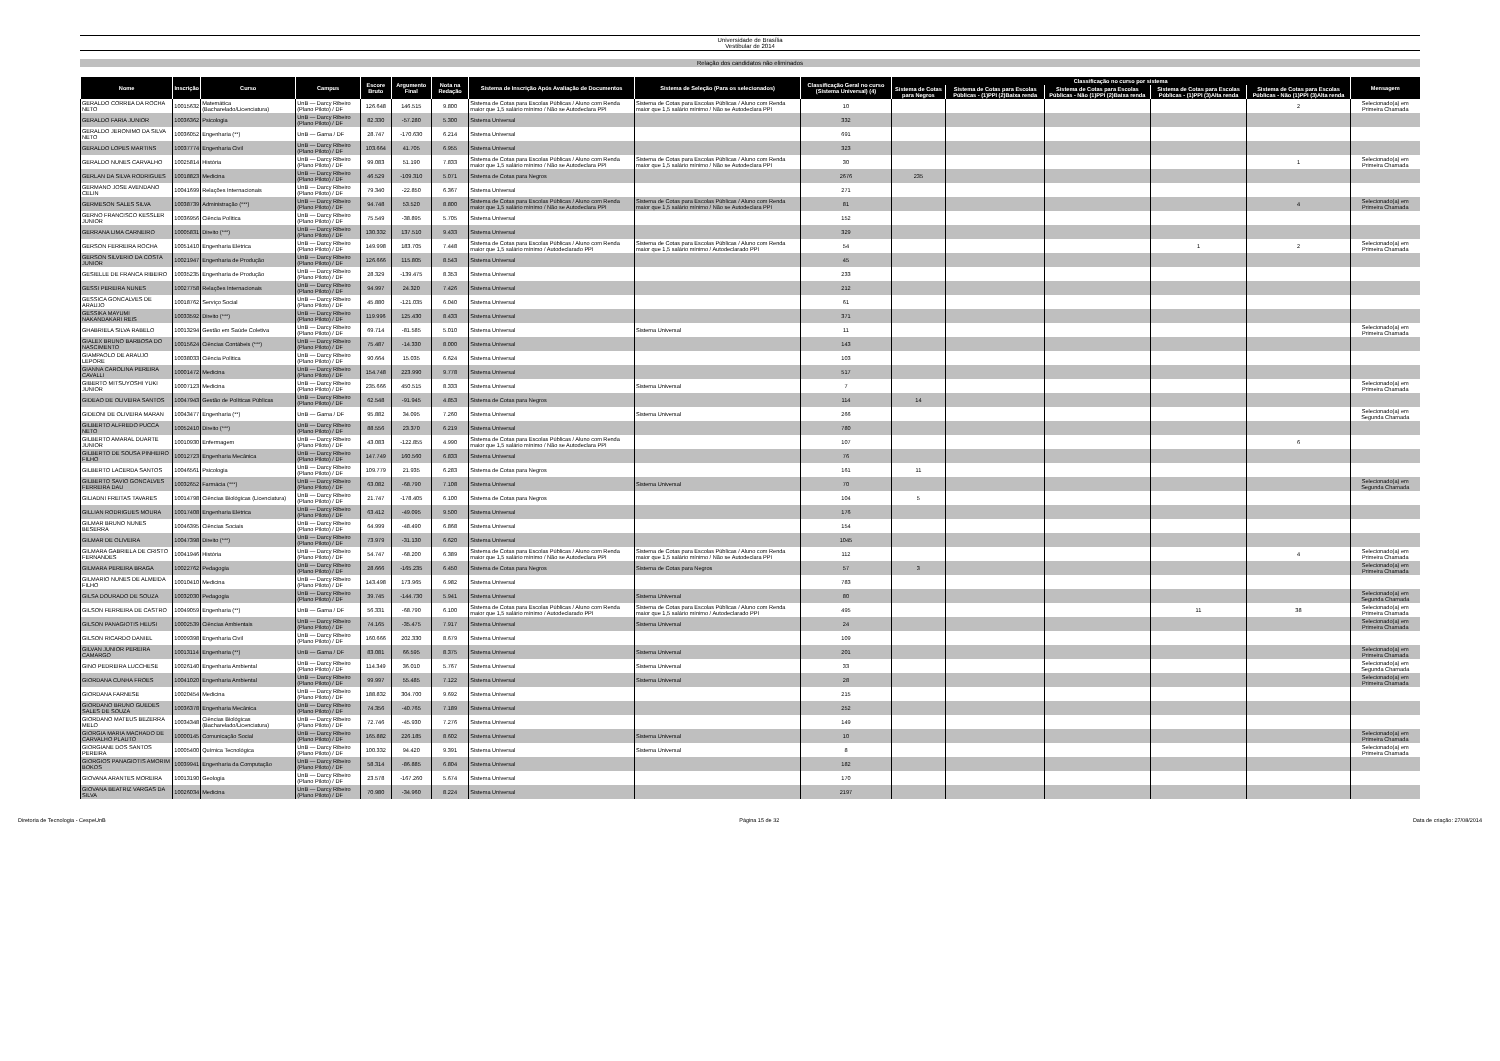Universidade de Brasília
Vestibular de 2014
Relação dos candidatos não eliminados
| Nome | Inscrição | Curso | Campus | Escore Bruto | Argumento Final | Nota na Redação | Sistema de Inscrição Após Avaliação de Documentos | Sistema de Seleção (Para os selecionados) | Classificação Geral no curso (Sistema Universal) (4) | Classificação no curso por sistema | | | | | Mensagem |
| --- | --- | --- | --- | --- | --- | --- | --- | --- | --- | --- | --- | --- | --- | --- | --- |
| | | | | | | | | | | Sistema de Cotas para Negros | Sistema de Cotas para Escolas Públicas - (1)PPI (2)Baixa renda | Sistema de Cotas para Escolas Públicas - Não (1)PPI (2)Baixa renda | Sistema de Cotas para Escolas Públicas - (1)PPI (3)Alta renda | Sistema de Cotas para Escolas Públicas - Não (1)PPI (3)Alta renda | |
| GERALDO CORREA DA ROCHA NETO | 10015632 | Matemática (Bacharelado/Licenciatura) | UnB — Darcy Ribeiro (Plano Piloto) / DF | 126.648 | 146.515 | 9.800 | Sistema de Cotas para Escolas Públicas / Aluno com Renda maior que 1,5 salário mínimo / Não se Autodeclara PPI | Sistema de Cotas para Escolas Públicas / Aluno com Renda maior que 1,5 salário mínimo / Não se Autodeclara PPI | 10 | | | | | 2 | Selecionado(a) em Primeira Chamada |
| GERALDO FARIA JUNIOR | 10036362 | Psicologia | UnB — Darcy Ribeiro (Plano Piloto) / DF | 82.330 | -57.280 | 5.300 | Sistema Universal | | 332 | | | | | | |
| GERALDO JERONIMO DA SILVA NETO | 10036052 | Engenharia (**) | UnB — Gama / DF | 28.747 | -170.630 | 6.214 | Sistema Universal | | 691 | | | | | | |
| GERALDO LOPES MARTINS | 10037774 | Engenharia Civil | UnB — Darcy Ribeiro (Plano Piloto) / DF | 103.664 | 41.705 | 6.955 | Sistema Universal | | 323 | | | | | | |
| GERALDO NUNES CARVALHO | 10025814 | História | UnB — Darcy Ribeiro (Plano Piloto) / DF | 99.083 | 51.190 | 7.833 | Sistema de Cotas para Escolas Públicas / Aluno com Renda maior que 1,5 salário mínimo / Não se Autodeclara PPI | Sistema de Cotas para Escolas Públicas / Aluno com Renda maior que 1,5 salário mínimo / Não se Autodeclara PPI | 30 | | | | | 1 | Selecionado(a) em Primeira Chamada |
| GERLAN DA SILVA RODRIGUES | 10018823 | Medicina | UnB — Darcy Ribeiro (Plano Piloto) / DF | 46.529 | -109.310 | 5.071 | Sistema de Cotas para Negros | | 2676 | 235 | | | | | |
| GERMANO JOSE AVENDANO CELIN | 10041699 | Relações Internacionais | UnB — Darcy Ribeiro (Plano Piloto) / DF | 79.340 | -22.850 | 6.367 | Sistema Universal | | 271 | | | | | | |
| GERMESON SALES SILVA | 10038739 | Administração (***) | UnB — Darcy Ribeiro (Plano Piloto) / DF | 94.748 | 53.520 | 8.800 | Sistema de Cotas para Escolas Públicas / Aluno com Renda maior que 1,5 salário mínimo / Não se Autodeclara PPI | Sistema de Cotas para Escolas Públicas / Aluno com Renda maior que 1,5 salário mínimo / Não se Autodeclara PPI | 81 | | | | | 4 | Selecionado(a) em Primeira Chamada |
| GERNO FRANCISCO KESSLER JUNIOR | 10036956 | Ciência Política | UnB — Darcy Ribeiro (Plano Piloto) / DF | 75.549 | -38.895 | 5.705 | Sistema Universal | | 152 | | | | | | |
| GERRANA LIMA CARNEIRO | 10005831 | Direito (***) | UnB — Darcy Ribeiro (Plano Piloto) / DF | 130.332 | 137.510 | 9.433 | Sistema Universal | | 329 | | | | | | |
| GERSON FERREIRA ROCHA | 10051410 | Engenharia Elétrica | UnB — Darcy Ribeiro (Plano Piloto) / DF | 149.998 | 183.705 | 7.448 | Sistema de Cotas para Escolas Públicas / Aluno com Renda maior que 1,5 salário mínimo / Autodeclarado PPI | Sistema de Cotas para Escolas Públicas / Aluno com Renda maior que 1,5 salário mínimo / Autodeclarado PPI | 54 | | | | 1 | 2 | Selecionado(a) em Primeira Chamada |
| GERSON SILVERIO DA COSTA JUNIOR | 10021947 | Engenharia de Produção | UnB — Darcy Ribeiro (Plano Piloto) / DF | 126.666 | 115.805 | 8.543 | Sistema Universal | | 45 | | | | | | |
| GESIELLE DE FRANCA RIBEIRO | 10035235 | Engenharia de Produção | UnB — Darcy Ribeiro (Plano Piloto) / DF | 28.329 | -139.475 | 8.353 | Sistema Universal | | 233 | | | | | | |
| GESSI PEREIRA NUNES | 10027758 | Relações Internacionais | UnB — Darcy Ribeiro (Plano Piloto) / DF | 94.997 | 24.320 | 7.426 | Sistema Universal | | 212 | | | | | | |
| GESSICA GONCALVES DE ARAUJO | 10018762 | Serviço Social | UnB — Darcy Ribeiro (Plano Piloto) / DF | 45.880 | -121.035 | 6.040 | Sistema Universal | | 61 | | | | | | |
| GESSIKA MAYUMI NAKANDAKARI REIS | 10033592 | Direito (***) | UnB — Darcy Ribeiro (Plano Piloto) / DF | 119.996 | 125.430 | 8.433 | Sistema Universal | | 371 | | | | | | |
| GHABRIELA SILVA RABELO | 10013294 | Gestão em Saúde Coletiva | UnB — Darcy Ribeiro (Plano Piloto) / DF | 69.714 | -81.585 | 5.010 | Sistema Universal | Sistema Universal | 11 | | | | | | Selecionado(a) em Primeira Chamada |
| GIALEX BRUNO BARBOSA DO NASCIMENTO | 10015624 | Ciências Contábeis (***) | UnB — Darcy Ribeiro (Plano Piloto) / DF | 75.487 | -14.330 | 8.000 | Sistema Universal | | 143 | | | | | | |
| GIAMPAOLO DE ARAUJO LEPORE | 10038033 | Ciência Política | UnB — Darcy Ribeiro (Plano Piloto) / DF | 90.664 | 15.035 | 6.624 | Sistema Universal | | 103 | | | | | | |
| GIANNA CAROLINA PEREIRA CAVALLI | 10001472 | Medicina | UnB — Darcy Ribeiro (Plano Piloto) / DF | 154.748 | 223.990 | 9.778 | Sistema Universal | | 517 | | | | | | |
| GIBERTO MITSUYOSHI YUKI JUNIOR | 10007123 | Medicina | UnB — Darcy Ribeiro (Plano Piloto) / DF | 235.666 | 450.515 | 8.333 | Sistema Universal | Sistema Universal | 7 | | | | | | Selecionado(a) em Primeira Chamada |
| GIDEAO DE OLIVEIRA SANTOS | 10047943 | Gestão de Políticas Públicas | UnB — Darcy Ribeiro (Plano Piloto) / DF | 62.548 | -91.945 | 4.853 | Sistema de Cotas para Negros | | 114 | 14 | | | | | |
| GIDEONI DE OLIVEIRA MARAN | 10043477 | Engenharia (**) | UnB — Gama / DF | 95.882 | 34.095 | 7.260 | Sistema Universal | Sistema Universal | 266 | | | | | | Selecionado(a) em Segunda Chamada |
| GILBERTO ALFREDO PUCCA NETO | 10052410 | Direito (***) | UnB — Darcy Ribeiro (Plano Piloto) / DF | 88.556 | 23.370 | 6.219 | Sistema Universal | | 780 | | | | | | |
| GILBERTO AMARAL DUARTE JUNIOR | 10010930 | Enfermagem | UnB — Darcy Ribeiro (Plano Piloto) / DF | 43.083 | -122.855 | 4.990 | Sistema de Cotas para Escolas Públicas / Aluno com Renda maior que 1,5 salário mínimo / Não se Autodeclara PPI | | 107 | | | | | 6 | |
| GILBERTO DE SOUSA PINHEIRO FILHO | 10012723 | Engenharia Mecânica | UnB — Darcy Ribeiro (Plano Piloto) / DF | 147.749 | 160.560 | 6.833 | Sistema Universal | | 76 | | | | | | |
| GILBERTO LACERDA SANTOS | 10046561 | Psicologia | UnB — Darcy Ribeiro (Plano Piloto) / DF | 109.779 | 21.935 | 6.283 | Sistema de Cotas para Negros | | 161 | 11 | | | | | |
| GILBERTO SAVIO GONCALVES FERREIRA DAU | 10032652 | Farmácia (***) | UnB — Darcy Ribeiro (Plano Piloto) / DF | 63.082 | -68.790 | 7.108 | Sistema Universal | Sistema Universal | 70 | | | | | | Selecionado(a) em Segunda Chamada |
| GILIADNI FREITAS TAVARES | 10014798 | Ciências Biológicas (Licenciatura) | UnB — Darcy Ribeiro (Plano Piloto) / DF | 21.747 | -178.405 | 6.100 | Sistema de Cotas para Negros | | 104 | 5 | | | | | |
| GILLIAN RODRIGUES MOURA | 10017408 | Engenharia Elétrica | UnB — Darcy Ribeiro (Plano Piloto) / DF | 63.412 | -49.095 | 9.500 | Sistema Universal | | 176 | | | | | | |
| GILMAR BRUNO NUNES BESERRA | 10046395 | Ciências Sociais | UnB — Darcy Ribeiro (Plano Piloto) / DF | 64.999 | -48.490 | 6.868 | Sistema Universal | | 154 | | | | | | |
| GILMAR DE OLIVEIRA | 10047398 | Direito (***) | UnB — Darcy Ribeiro (Plano Piloto) / DF | 73.979 | -31.130 | 6.620 | Sistema Universal | | 1045 | | | | | | |
| GILMARA GABRIELA DE CRISTO FERNANDES | 10041946 | História | UnB — Darcy Ribeiro (Plano Piloto) / DF | 54.747 | -68.200 | 6.389 | Sistema de Cotas para Escolas Públicas / Aluno com Renda maior que 1,5 salário mínimo / Não se Autodeclara PPI | Sistema de Cotas para Escolas Públicas / Aluno com Renda maior que 1,5 salário mínimo / Não se Autodeclara PPI | 112 | | | | | 4 | Selecionado(a) em Primeira Chamada |
| GILMARA PEREIRA BRAGA | 10022762 | Pedagogia | UnB — Darcy Ribeiro (Plano Piloto) / DF | 28.666 | -165.235 | 6.450 | Sistema de Cotas para Negros | Sistema de Cotas para Negros | 57 | 3 | | | | | Selecionado(a) em Primeira Chamada |
| GILMARIO NUNES DE ALMEIDA FILHO | 10010410 | Medicina | UnB — Darcy Ribeiro (Plano Piloto) / DF | 143.498 | 173.965 | 6.982 | Sistema Universal | | 783 | | | | | | |
| GILSA DOURADO DE SOUZA | 10032030 | Pedagogia | UnB — Darcy Ribeiro (Plano Piloto) / DF | 39.745 | -144.730 | 5.941 | Sistema Universal | Sistema Universal | 80 | | | | | | Selecionado(a) em Segunda Chamada |
| GILSON FERREIRA DE CASTRO | 10049059 | Engenharia (**) | UnB — Gama / DF | 56.331 | -68.790 | 6.100 | Sistema de Cotas para Escolas Públicas / Aluno com Renda maior que 1,5 salário mínimo / Autodeclarado PPI | Sistema de Cotas para Escolas Públicas / Aluno com Renda maior que 1,5 salário mínimo / Autodeclarado PPI | 495 | | | | 11 | 38 | Selecionado(a) em Primeira Chamada |
| GILSON PANAGIOTIS HEUSI | 10002539 | Ciências Ambientais | UnB — Darcy Ribeiro (Plano Piloto) / DF | 74.165 | -35.475 | 7.917 | Sistema Universal | Sistema Universal | 24 | | | | | | Selecionado(a) em Primeira Chamada |
| GILSON RICARDO DANIEL | 10009398 | Engenharia Civil | UnB — Darcy Ribeiro (Plano Piloto) / DF | 160.666 | 202.330 | 8.679 | Sistema Universal | | 109 | | | | | | |
| GILVAN JUNIOR PEREIRA CAMARGO | 10013114 | Engenharia (**) | UnB — Gama / DF | 83.081 | 66.595 | 8.375 | Sistema Universal | Sistema Universal | 201 | | | | | | Selecionado(a) em Primeira Chamada |
| GINO PEDREIRA LUCCHESE | 10026140 | Engenharia Ambiental | UnB — Darcy Ribeiro (Plano Piloto) / DF | 114.349 | 36.010 | 5.767 | Sistema Universal | Sistema Universal | 33 | | | | | | Selecionado(a) em Segunda Chamada |
| GIORDANA CUNHA FROES | 10041020 | Engenharia Ambiental | UnB — Darcy Ribeiro (Plano Piloto) / DF | 99.997 | 55.485 | 7.122 | Sistema Universal | Sistema Universal | 28 | | | | | | Selecionado(a) em Primeira Chamada |
| GIORDANA FARNESE | 10020454 | Medicina | UnB — Darcy Ribeiro (Plano Piloto) / DF | 188.832 | 304.700 | 9.692 | Sistema Universal | | 215 | | | | | | |
| GIORDANO BRUNO GUEDES SALES DE SOUZA | 10036378 | Engenharia Mecânica | UnB — Darcy Ribeiro (Plano Piloto) / DF | 74.356 | -40.765 | 7.189 | Sistema Universal | | 252 | | | | | | |
| GIORDANO MATEUS BEZERRA MELO | 10034348 | Ciências Biológicas (Bacharelado/Licenciatura) | UnB — Darcy Ribeiro (Plano Piloto) / DF | 72.746 | -45.930 | 7.276 | Sistema Universal | | 149 | | | | | | |
| GIORGIA MARIA MACHADO DE CARVALHO PLAUTO | 10000145 | Comunicação Social | UnB — Darcy Ribeiro (Plano Piloto) / DF | 165.882 | 226.185 | 8.602 | Sistema Universal | Sistema Universal | 10 | | | | | | Selecionado(a) em Primeira Chamada |
| GIORGIANE DOS SANTOS PEREIRA | 10005400 | Química Tecnológica | UnB — Darcy Ribeiro (Plano Piloto) / DF | 100.332 | 94.420 | 9.391 | Sistema Universal | Sistema Universal | 8 | | | | | | Selecionado(a) em Primeira Chamada |
| GIORGIOS PANAGIOTIS AMORIM BOKOS | 10039941 | Engenharia da Computação | UnB — Darcy Ribeiro (Plano Piloto) / DF | 58.314 | -86.885 | 6.804 | Sistema Universal | | 182 | | | | | | |
| GIOVANA ARANTES MOREIRA | 10013190 | Geologia | UnB — Darcy Ribeiro (Plano Piloto) / DF | 23.578 | -167.260 | 5.674 | Sistema Universal | | 170 | | | | | | |
| GIOVANA BEATRIZ VARGAS DA SILVA | 10026034 | Medicina | UnB — Darcy Ribeiro (Plano Piloto) / DF | 70.980 | -34.960 | 8.224 | Sistema Universal | | 2197 | | | | | | |
Diretoria de Tecnologia - CespeUnB Página 15 de 32 Data de criação: 27/08/2014